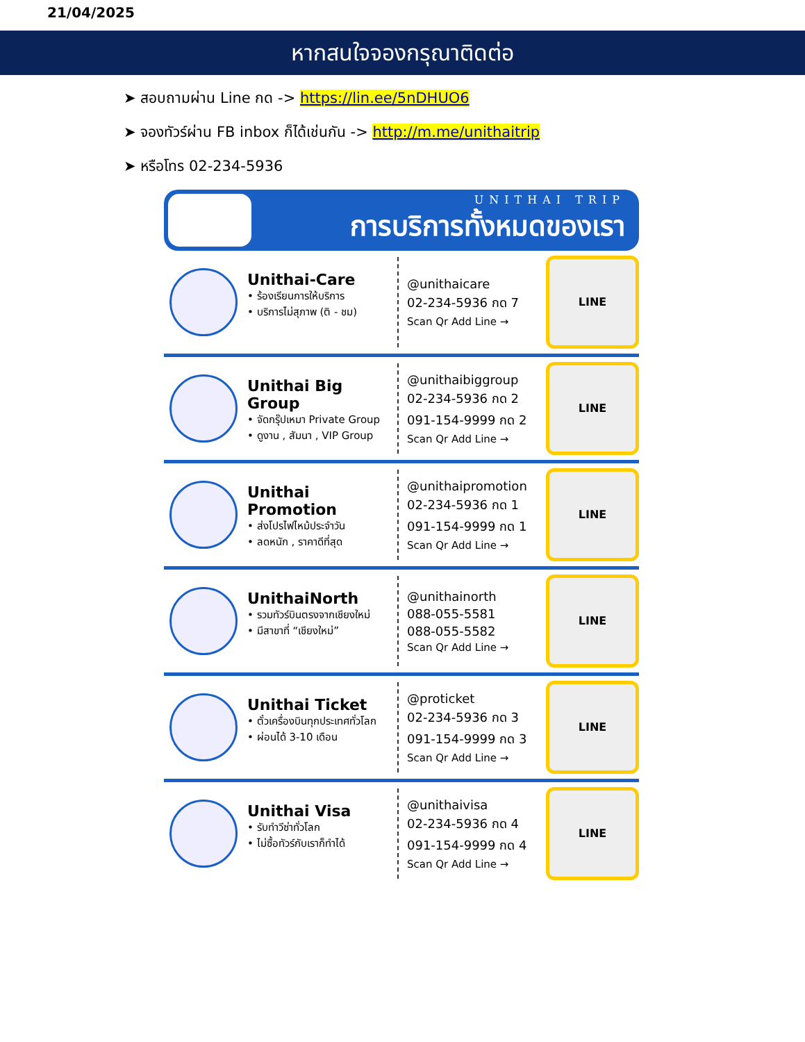21/04/2025
หากสนใจจองกรุณาติดต่อ
➤ สอบถามผ่าน Line กด -> https://lin.ee/5nDHUO6
➤ จองทัวร์ผ่าน FB inbox ก็ได้เช่นกัน -> http://m.me/unithaitrip
➤ หรือโทร 02-234-5936
UNITHAI TRIP
การบริการทั้งหมดของเรา
Unithai-Care
• ร้องเรียนการให้บริการ
• บริการไม่สุภาพ (ติ - ชม)
@unithaicare
02-234-5936 กด 7
Scan Qr Add Line →
LINE
Unithai Big Group
• จัดกรุ๊ปเหมา Private Group
• ดูงาน , สัมนา , VIP Group
@unithaibiggroup
02-234-5936 กด 2
091-154-9999 กด 2
Scan Qr Add Line →
LINE
Unithai Promotion
• ส่งโปรไฟไหม้ประจำวัน
• ลดหนัก , ราคาดีที่สุด
@unithaipromotion
02-234-5936 กด 1
091-154-9999 กด 1
Scan Qr Add Line →
LINE
UnithaiNorth
• รวมทัวร์บินตรงจากเชียงใหม่
• มีสาขาที่ “เชียงใหม่”
@unithainorth
088-055-5581
088-055-5582
Scan Qr Add Line →
LINE
Unithai Ticket
• ตั๋วเครื่องบินทุกประเทศทั่วโลก
• ผ่อนได้ 3-10 เดือน
@proticket
02-234-5936 กด 3
091-154-9999 กด 3
Scan Qr Add Line →
LINE
Unithai Visa
• รับทำวีซ่าทั่วโลก
• ไม่ซื้อทัวร์กับเราก็ทำได้
@unithaivisa
02-234-5936 กด 4
091-154-9999 กด 4
Scan Qr Add Line →
LINE